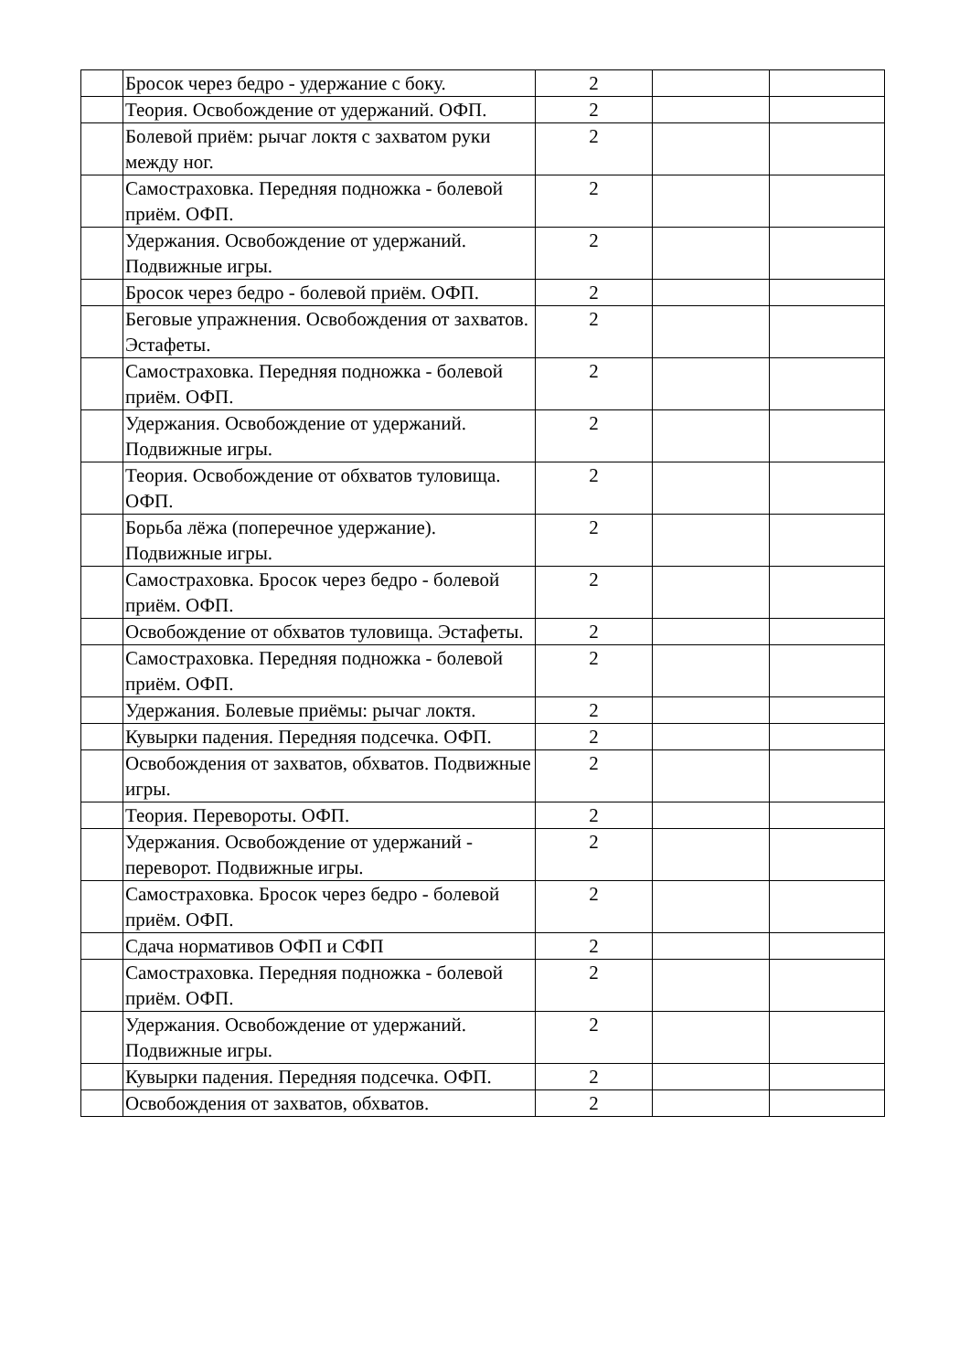| | Бросок через бедро - удержание с боку. | 2 | | |
| | Теория. Освобождение от удержаний. ОФП. | 2 | | |
| | Болевой приём: рычаг локтя с захватом руки между ног. | 2 | | |
| | Самостраховка. Передняя подножка - болевой приём. ОФП. | 2 | | |
| | Удержания. Освобождение от удержаний. Подвижные игры. | 2 | | |
| | Бросок через бедро - болевой приём. ОФП. | 2 | | |
| | Беговые упражнения. Освобождения от захватов. Эстафеты. | 2 | | |
| | Самостраховка. Передняя подножка - болевой приём. ОФП. | 2 | | |
| | Удержания. Освобождение от удержаний. Подвижные игры. | 2 | | |
| | Теория. Освобождение от обхватов туловища. ОФП. | 2 | | |
| | Борьба лёжа (поперечное удержание). Подвижные игры. | 2 | | |
| | Самостраховка. Бросок через бедро - болевой приём. ОФП. | 2 | | |
| | Освобождение от обхватов туловища. Эстафеты. | 2 | | |
| | Самостраховка. Передняя подножка - болевой приём. ОФП. | 2 | | |
| | Удержания. Болевые приёмы: рычаг локтя. | 2 | | |
| | Кувырки падения. Передняя подсечка. ОФП. | 2 | | |
| | Освобождения от захватов, обхватов. Подвижные игры. | 2 | | |
| | Теория. Перевороты. ОФП. | 2 | | |
| | Удержания. Освобождение от удержаний - переворот. Подвижные игры. | 2 | | |
| | Самостраховка. Бросок через бедро - болевой приём. ОФП. | 2 | | |
| | Сдача нормативов ОФП и СФП | 2 | | |
| | Самостраховка. Передняя подножка - болевой приём. ОФП. | 2 | | |
| | Удержания. Освобождение от удержаний. Подвижные игры. | 2 | | |
| | Кувырки падения. Передняя подсечка. ОФП. | 2 | | |
| | Освобождения от захватов, обхватов. | 2 | | |